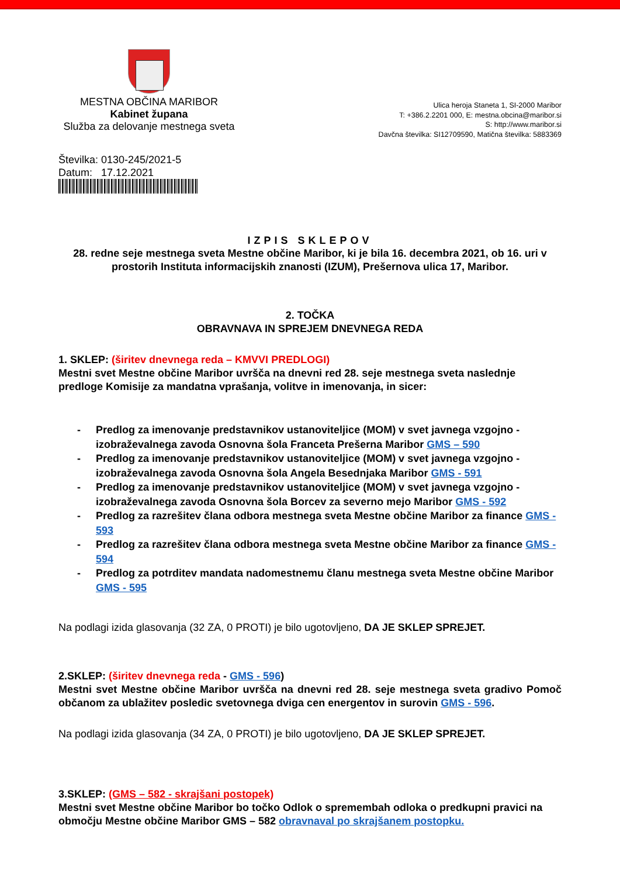MESTNA OBČINA MARIBOR
Kabinet župana
Služba za delovanje mestnega sveta
Ulica heroja Staneta 1, SI-2000 Maribor
T: +386.2.2201 000, E: mestna.obcina@maribor.si
S: http://www.maribor.si
Davčna številka: SI12709590, Matična številka: 5883369
Številka: 0130-245/2021-5
Datum: 17.12.2021
IZPIS SKLEPOV
28. redne seje mestnega sveta Mestne občine Maribor, ki je bila 16. decembra 2021, ob 16. uri v prostorih Instituta informacijskih znanosti (IZUM), Prešernova ulica 17, Maribor.
2. TOČKA
OBRAVNAVA IN SPREJEM DNEVNEGA REDA
1. SKLEP: (širitev dnevnega reda – KMVVI PREDLOGI)
Mestni svet Mestne občine Maribor uvršča na dnevni red 28. seje mestnega sveta naslednje predloge Komisije za mandatna vprašanja, volitve in imenovanja, in sicer:
- Predlog za imenovanje predstavnikov ustanoviteljice (MOM) v svet javnega vzgojno - izobraževalnega zavoda Osnovna šola Franceta Prešerna Maribor GMS – 590
- Predlog za imenovanje predstavnikov ustanoviteljice (MOM) v svet javnega vzgojno - izobraževalnega zavoda Osnovna šola Angela Besednjaka Maribor GMS - 591
- Predlog za imenovanje predstavnikov ustanoviteljice (MOM) v svet javnega vzgojno - izobraževalnega zavoda Osnovna šola Borcev za severno mejo Maribor GMS - 592
- Predlog za razrešitev člana odbora mestnega sveta Mestne občine Maribor za finance GMS - 593
- Predlog za razrešitev člana odbora mestnega sveta Mestne občine Maribor za finance GMS - 594
- Predlog za potrditev mandata nadomestnemu članu mestnega sveta Mestne občine Maribor GMS - 595
Na podlagi izida glasovanja (32 ZA, 0 PROTI) je bilo ugotovljeno, DA JE SKLEP SPREJET.
2.SKLEP: (širitev dnevnega reda - GMS - 596)
Mestni svet Mestne občine Maribor uvršča na dnevni red 28. seje mestnega sveta gradivo Pomoč občanom za ublažitev posledic svetovnega dviga cen energentov in surovin GMS - 596.
Na podlagi izida glasovanja (34 ZA, 0 PROTI) je bilo ugotovljeno, DA JE SKLEP SPREJET.
3.SKLEP: (GMS – 582 - skrajšani postopek)
Mestni svet Mestne občine Maribor bo točko Odlok o spremembah odloka o predkupni pravici na območju Mestne občine Maribor GMS – 582 obravnaval po skrajšanem postopku.